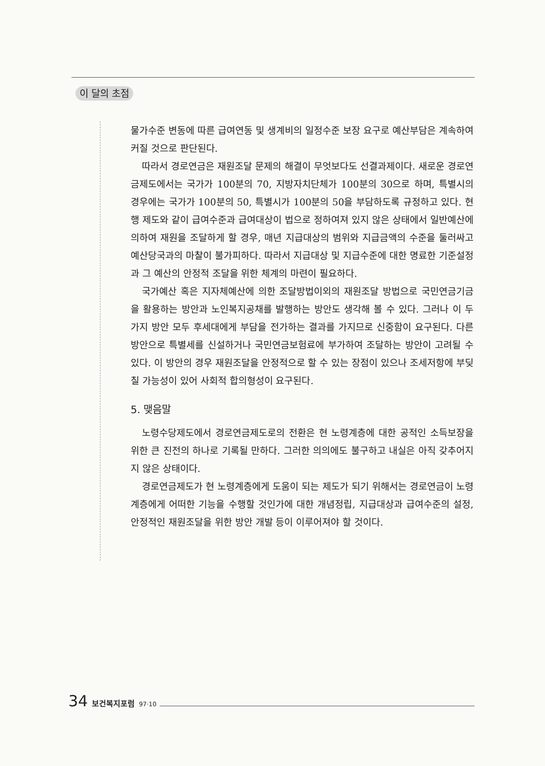이 달의 초점
물가수준 변동에 따른 급여연동 및 생계비의 일정수준 보장 요구로 예산부담은 계속하여 커질 것으로 판단된다.
따라서 경로연금은 재원조달 문제의 해결이 무엇보다도 선결과제이다. 새로운 경로연금제도에서는 국가가 100분의 70, 지방자치단체가 100분의 30으로 하며, 특별시의 경우에는 국가가 100분의 50, 특별시가 100분의 50을 부담하도록 규정하고 있다. 현행 제도와 같이 급여수준과 급여대상이 법으로 정하여져 있지 않은 상태에서 일반예산에 의하여 재원을 조달하게 할 경우, 매년 지급대상의 범위와 지급금액의 수준을 둘러싸고 예산당국과의 마찰이 불가피하다. 따라서 지급대상 및 지급수준에 대한 명료한 기준설정과 그 예산의 안정적 조달을 위한 체계의 마련이 필요하다.
국가예산 혹은 지자체예산에 의한 조달방법이외의 재원조달 방법으로 국민연금기금을 활용하는 방안과 노인복지공채를 발행하는 방안도 생각해 볼 수 있다. 그러나 이 두 가지 방안 모두 후세대에게 부담을 전가하는 결과를 가지므로 신중함이 요구된다. 다른 방안으로 특별세를 신설하거나 국민연금보험료에 부가하여 조달하는 방안이 고려될 수 있다. 이 방안의 경우 재원조달을 안정적으로 할 수 있는 장점이 있으나 조세저항에 부딪칠 가능성이 있어 사회적 합의형성이 요구된다.
5. 맺음말
노령수당제도에서 경로연금제도로의 전환은 현 노령계층에 대한 공적인 소득보장을 위한 큰 진전의 하나로 기록될 만하다. 그러한 의의에도 불구하고 내실은 아직 갖추어지지 않은 상태이다.
경로연금제도가 현 노령계층에게 도움이 되는 제도가 되기 위해서는 경로연금이 노령계층에게 어떠한 기능을 수행할 것인가에 대한 개념정립, 지급대상과 급여수준의 설정, 안정적인 재원조달을 위한 방안 개발 등이 이루어져야 할 것이다.
34 보건복지포럼 97·10